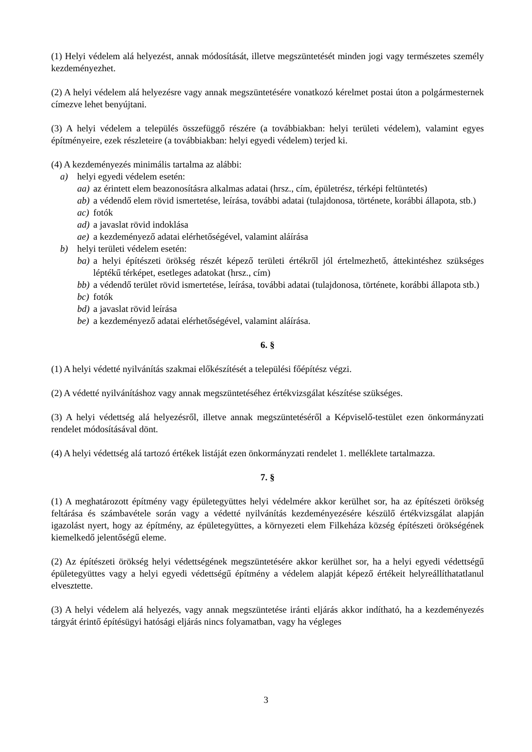(1) Helyi védelem alá helyezést, annak módosítását, illetve megszüntetését minden jogi vagy természetes személy kezdeményezhet.
(2) A helyi védelem alá helyezésre vagy annak megszüntetésére vonatkozó kérelmet postai úton a polgármesternek címezve lehet benyújtani.
(3) A helyi védelem a település összefüggő részére (a továbbiakban: helyi területi védelem), valamint egyes építményeire, ezek részleteire (a továbbiakban: helyi egyedi védelem) terjed ki.
(4) A kezdeményezés minimális tartalma az alábbi:
a) helyi egyedi védelem esetén:
aa) az érintett elem beazonosításra alkalmas adatai (hrsz., cím, épületrész, térképi feltüntetés)
ab) a védendő elem rövid ismertetése, leírása, további adatai (tulajdonosa, története, korábbi állapota, stb.)
ac) fotók
ad) a javaslat rövid indoklása
ae) a kezdeményező adatai elérhetőségével, valamint aláírása
b) helyi területi védelem esetén:
ba) a helyi építészeti örökség részét képező területi értékről jól értelmezhető, áttekintéshez szükséges léptékű térképet, esetleges adatokat (hrsz., cím)
bb) a védendő terület rövid ismertetése, leírása, további adatai (tulajdonosa, története, korábbi állapota stb.)
bc) fotók
bd) a javaslat rövid leírása
be) a kezdeményező adatai elérhetőségével, valamint aláírása.
6. §
(1) A helyi védetté nyilvánítás szakmai előkészítését a települési főépítész végzi.
(2) A védetté nyilvánításhoz vagy annak megszüntetéséhez értékvizsgálat készítése szükséges.
(3) A helyi védettség alá helyezésről, illetve annak megszüntetéséről a Képviselő-testület ezen önkormányzati rendelet módosításával dönt.
(4) A helyi védettség alá tartozó értékek listáját ezen önkormányzati rendelet 1. melléklete tartalmazza.
7. §
(1) A meghatározott építmény vagy épületegyüttes helyi védelmére akkor kerülhet sor, ha az építészeti örökség feltárása és számbavétele során vagy a védetté nyilvánítás kezdeményezésére készülő értékvizsgálat alapján igazolást nyert, hogy az építmény, az épületegyüttes, a környezeti elem Filkeháza község építészeti örökségének kiemelkedő jelentőségű eleme.
(2) Az építészeti örökség helyi védettségének megszüntetésére akkor kerülhet sor, ha a helyi egyedi védettségű épületegyüttes vagy a helyi egyedi védettségű építmény a védelem alapját képező értékeit helyreállíthatatlanul elvesztette.
(3) A helyi védelem alá helyezés, vagy annak megszüntetése iránti eljárás akkor indítható, ha a kezdeményezés tárgyát érintő építésügyi hatósági eljárás nincs folyamatban, vagy ha végleges
3